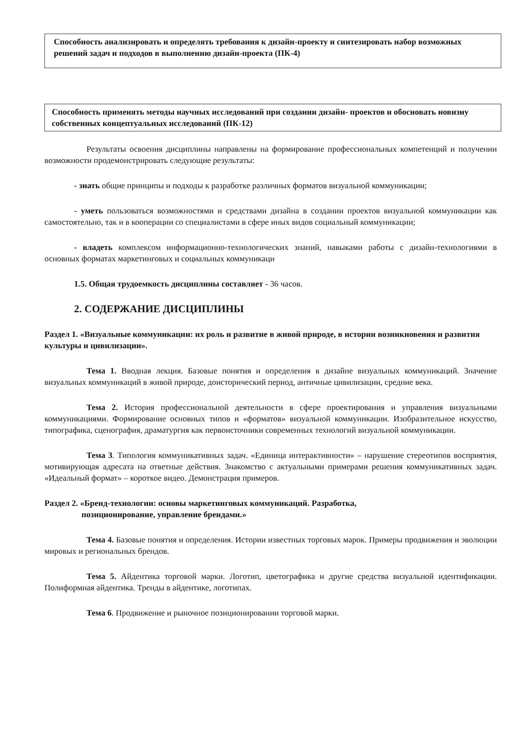| Способность анализировать и определять требования к дизайн-проекту и синтезировать набор возможных решений задач и подходов в выполнению дизайн-проекта (ПК-4) |
| Способность применять методы научных исследований при создании дизайн- проектов и обосновать новизну собственных концептуальных исследований (ПК-12) |
Результаты освоения дисциплины направлены на формирование профессиональных компетенций и получении возможности продемонстрировать следующие результаты:
- знать общие принципы и подходы к разработке различных форматов визуальной коммуникации;
- уметь пользоваться возможностями и средствами дизайна в создании проектов визуальной коммуникации как самостоятельно, так и в кооперации со специалистами в сфере иных видов социальный коммуникации;
- владеть комплексом информационно-технологических знаний, навыками работы с дизайн-технологиями в основных форматах маркетинговых и социальных коммуникаци
1.5. Общая трудоемкость дисциплины составляет - 36 часов.
2. СОДЕРЖАНИЕ ДИСЦИПЛИНЫ
Раздел 1. «Визуальные коммуникации: их роль и развитие в живой природе, в истории возникновения и развития культуры и цивилизации».
Тема 1. Вводная лекция. Базовые понятия и определения в дизайне визуальных коммуникаций. Значение визуальных коммуникаций в живой природе, доисторический период, античные цивилизации, средние века.
Тема 2. История профессиональной деятельности в сфере проектирования и управления визуальными коммуникациями. Формирование основных типов и «форматов» визуальной коммуникации. Изобразительное искусство, типографика, сценография, драматургия как первоисточники современных технологий визуальной коммуникации.
Тема 3. Типология коммуникативных задач. «Единица интерактивности» – нарушение стереотипов восприятия, мотивирующая адресата на ответные действия. Знакомство с актуальными примерами решения коммуникативных задач. «Идеальный формат» – короткое видео. Демонстрация примеров.
Раздел 2. «Бренд-технологии: основы маркетинговых коммуникаций. Разработка,
позиционирование, управление брендами.»
Тема 4. Базовые понятия и определения. Истории известных торговых марок. Примеры продвижения и эволюции мировых и региональных брендов.
Тема 5. Айдентика торговой марки. Логотип, цветографика и другие средства визуальной идентификации. Полиформная айдентика. Тренды в айдентике, логотипах.
Тема 6. Продвижение и рыночное позиционировании торговой марки.